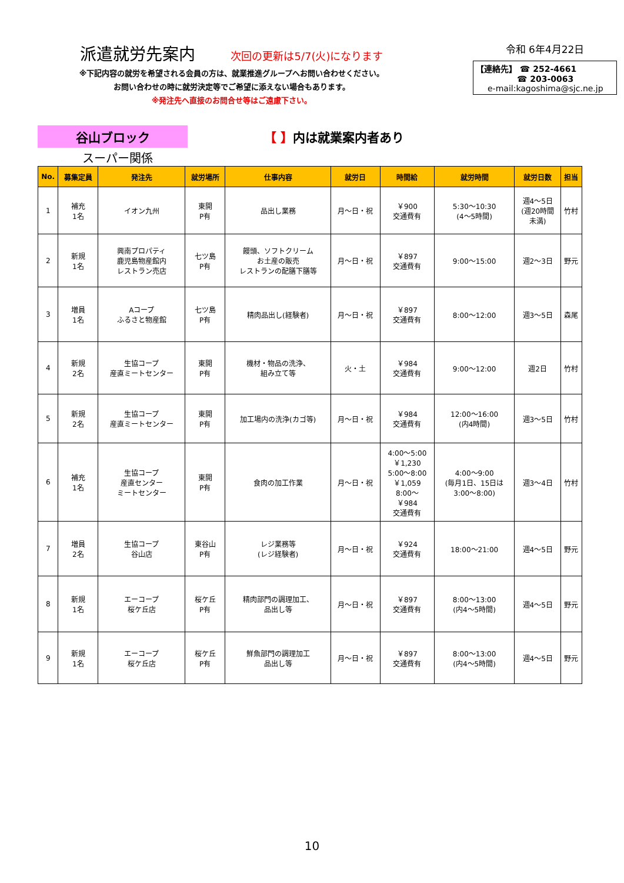派遣就労先案内 次回の更新は5/7(火)になります
※下記内容の就労を希望される会員の方は、就業推進グループへお問い合わせください。
お問い合わせの時に就労決定等でご希望に添えない場合もあります。
※発注先へ直接のお問合せ等はご遠慮下さい。
令和 6年4月22日
【連絡先】 ☎ 252-4661
☎ 203-0063
e-mail:kagoshima@sjc.ne.jp
谷山ブロック
【 】内は就業案内者あり
スーパー関係
| No. | 募集定員 | 発注先 | 就労場所 | 仕事内容 | 就労日 | 時間給 | 就労時間 | 就労日数 | 担当 |
| --- | --- | --- | --- | --- | --- | --- | --- | --- | --- |
| 1 | 補充 1名 | イオン九州 | 東開 P有 | 品出し業務 | 月～日・祝 | ￥900 交通費有 | 5:30～10:30 (4～5時間) | 週4～5日 (週20時間 未満) | 竹村 |
| 2 | 新規 1名 | 興南プロパティ 鹿児島物産館内 レストラン売店 | 七ツ島 P有 | 饅頭、ソフトクリーム お土産の販売 レストランの配膳下膳等 | 月～日・祝 | ￥897 交通費有 | 9:00～15:00 | 週2～3日 | 野元 |
| 3 | 増員 1名 | Aコープ ふるさと物産館 | 七ツ島 P有 | 精肉品出し(経験者) | 月～日・祝 | ￥897 交通費有 | 8:00～12:00 | 週3～5日 | 森尾 |
| 4 | 新規 2名 | 生協コープ 産直ミートセンター | 東開 P有 | 機材・物品の洗浄、 組み立て等 | 火・土 | ￥984 交通費有 | 9:00～12:00 | 週2日 | 竹村 |
| 5 | 新規 2名 | 生協コープ 産直ミートセンター | 東開 P有 | 加工場内の洗浄(カゴ等) | 月～日・祝 | ￥984 交通費有 | 12:00～16:00 (内4時間) | 週3～5日 | 竹村 |
| 6 | 補充 1名 | 生協コープ 産直センター ミートセンター | 東開 P有 | 食肉の加工作業 | 月～日・祝 | 4:00～5:00 ￥1,230 5:00～8:00 ￥1,059 8:00～ ￥984 交通費有 | 4:00～9:00 (毎月1日、15日は 3:00～8:00) | 週3～4日 | 竹村 |
| 7 | 増員 2名 | 生協コープ 谷山店 | 東谷山 P有 | レジ業務等 (レジ経験者) | 月～日・祝 | ￥924 交通費有 | 18:00～21:00 | 週4～5日 | 野元 |
| 8 | 新規 1名 | エーコープ 桜ケ丘店 | 桜ケ丘 P有 | 精肉部門の調理加工、 品出し等 | 月～日・祝 | ￥897 交通費有 | 8:00～13:00 (内4～5時間) | 週4～5日 | 野元 |
| 9 | 新規 1名 | エーコープ 桜ケ丘店 | 桜ケ丘 P有 | 鮮魚部門の調理加工 品出し等 | 月～日・祝 | ￥897 交通費有 | 8:00～13:00 (内4～5時間) | 週4～5日 | 野元 |
10